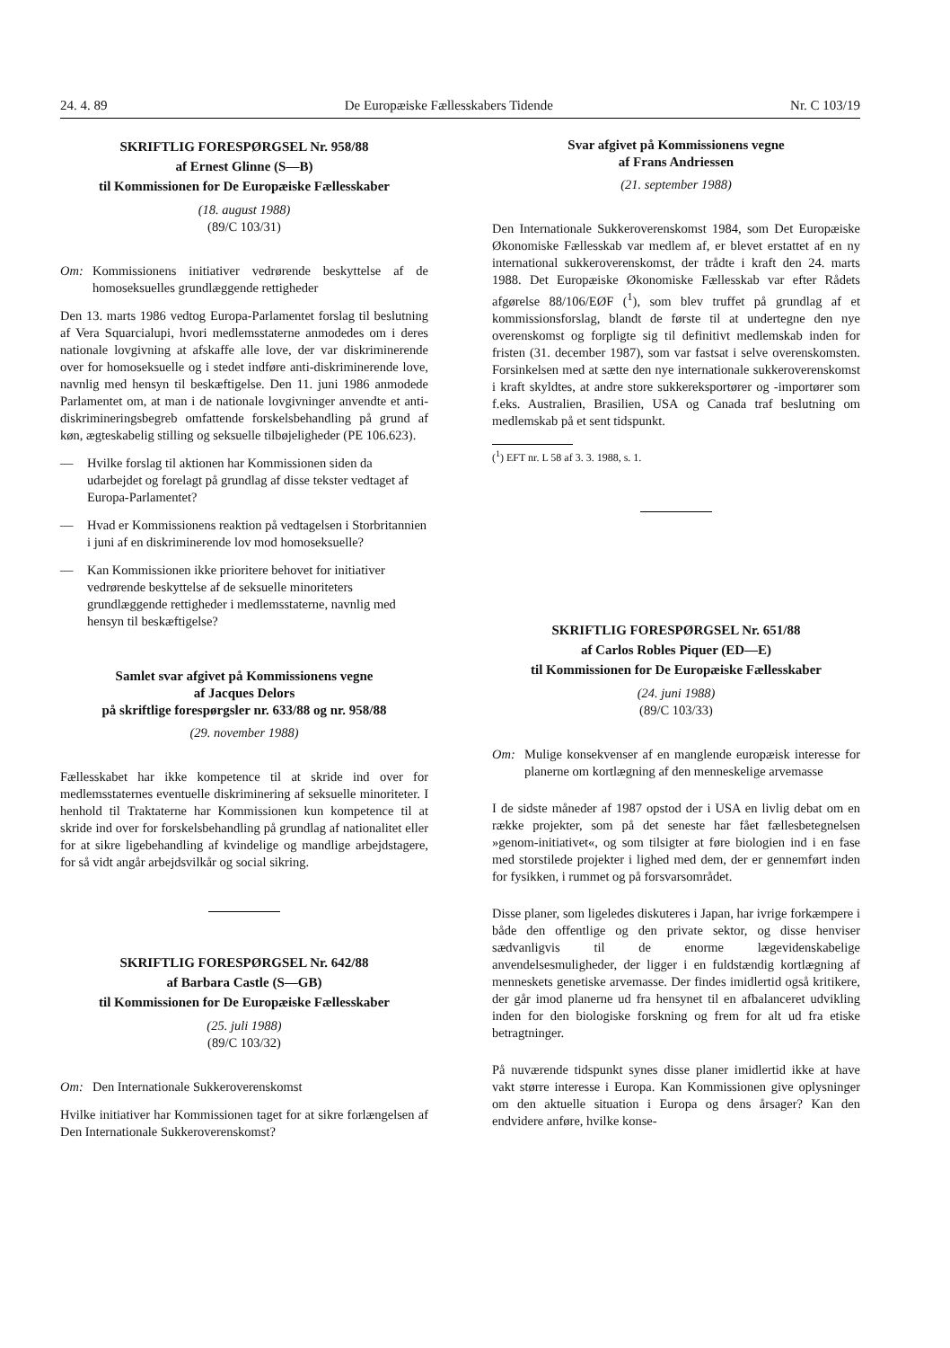24. 4. 89 De Europæiske Fællesskabers Tidende Nr. C 103/19
SKRIFTLIG FORESPØRGSEL Nr. 958/88
af Ernest Glinne (S—B)
til Kommissionen for De Europæiske Fællesskaber
(18. august 1988)
(89/C 103/31)
Om: Kommissionens initiativer vedrørende beskyttelse af de homoseksuelles grundlæggende rettigheder
Den 13. marts 1986 vedtog Europa-Parlamentet forslag til beslutning af Vera Squarcialupi, hvori medlemsstaterne anmodedes om i deres nationale lovgivning at afskaffe alle love, der var diskriminerende over for homoseksuelle og i stedet indføre anti-diskriminerende love, navnlig med hensyn til beskæftigelse. Den 11. juni 1986 anmodede Parlamentet om, at man i de nationale lovgivninger anvendte et anti-diskrimineringsbegreb omfattende forskelsbehandling på grund af køn, ægteskabelig stilling og seksuelle tilbøjeligheder (PE 106.623).
— Hvilke forslag til aktionen har Kommissionen siden da udarbejdet og forelagt på grundlag af disse tekster vedtaget af Europa-Parlamentet?
— Hvad er Kommissionens reaktion på vedtagelsen i Storbritannien i juni af en diskriminerende lov mod homoseksuelle?
— Kan Kommissionen ikke prioritere behovet for initiativer vedrørende beskyttelse af de seksuelle minoriteters grundlæggende rettigheder i medlemsstaterne, navnlig med hensyn til beskæftigelse?
Samlet svar afgivet på Kommissionens vegne
af Jacques Delors
på skriftlige forespørgsler nr. 633/88 og nr. 958/88
(29. november 1988)
Fællesskabet har ikke kompetence til at skride ind over for medlemsstaternes eventuelle diskriminering af seksuelle minoriteter. I henhold til Traktaterne har Kommissionen kun kompetence til at skride ind over for forskelsbehandling på grundlag af nationalitet eller for at sikre ligebehandling af kvindelige og mandlige arbejdstagere, for så vidt angår arbejdsvilkår og social sikring.
SKRIFTLIG FORESPØRGSEL Nr. 642/88
af Barbara Castle (S—GB)
til Kommissionen for De Europæiske Fællesskaber
(25. juli 1988)
(89/C 103/32)
Om: Den Internationale Sukkeroverenskomst
Hvilke initiativer har Kommissionen taget for at sikre forlængelsen af Den Internationale Sukkeroverenskomst?
Svar afgivet på Kommissionens vegne
af Frans Andriessen
(21. september 1988)
Den Internationale Sukkeroverenskomst 1984, som Det Europæiske Økonomiske Fællesskab var medlem af, er blevet erstattet af en ny international sukkeroverenskomst, der trådte i kraft den 24. marts 1988. Det Europæiske Økonomiske Fællesskab var efter Rådets afgørelse 88/106/EØF (<sup>1</sup>), som blev truffet på grundlag af et kommissionsforslag, blandt de første til at undertegne den nye overenskomst og forpligte sig til definitivt medlemskab inden for fristen (31. december 1987), som var fastsat i selve overenskomsten. Forsinkelsen med at sætte den nye internationale sukkeroverenskomst i kraft skyldtes, at andre store sukkereksportører og -importører som f.eks. Australien, Brasilien, USA og Canada traf beslutning om medlemskab på et sent tidspunkt.
(<sup>1</sup>) EFT nr. L 58 af 3. 3. 1988, s. 1.
SKRIFTLIG FORESPØRGSEL Nr. 651/88
af Carlos Robles Piquer (ED—E)
til Kommissionen for De Europæiske Fællesskaber
(24. juni 1988)
(89/C 103/33)
Om: Mulige konsekvenser af en manglende europæisk interesse for planerne om kortlægning af den menneskelige arvemasse
I de sidste måneder af 1987 opstod der i USA en livlig debat om en række projekter, som på det seneste har fået fællesbetegnelsen »genom-initiativet«, og som tilsigter at føre biologien ind i en fase med storstilede projekter i lighed med dem, der er gennemført inden for fysikken, i rummet og på forsvarsområdet.
Disse planer, som ligeledes diskuteres i Japan, har ivrige forkæmpere i både den offentlige og den private sektor, og disse henviser sædvanligvis til de enorme lægevidenskabelige anvendelsesmuligheder, der ligger i en fuldstændig kortlægning af menneskets genetiske arvemasse. Der findes imidlertid også kritikere, der går imod planerne ud fra hensynet til en afbalanceret udvikling inden for den biologiske forskning og frem for alt ud fra etiske betragtninger.
På nuværende tidspunkt synes disse planer imidlertid ikke at have vakt større interesse i Europa. Kan Kommissionen give oplysninger om den aktuelle situation i Europa og dens årsager? Kan den endvidere anføre, hvilke konse-